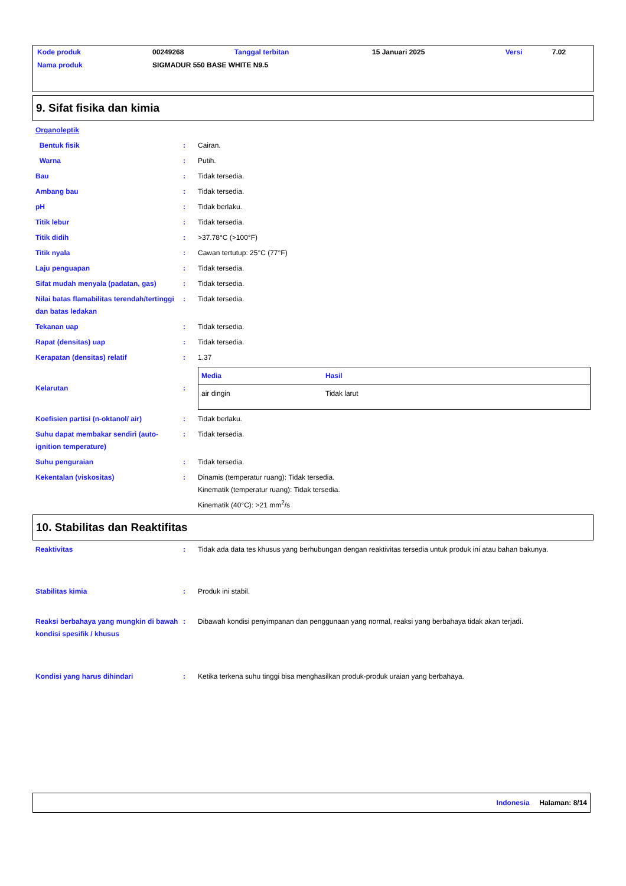| Kode produk | 00249268 | Tanggal terbitan | 15 Januari 2025 | Versi | 7.02 |
| Nama produk | SIGMADUR 550 BASE WHITE N9.5 | | | | |
9. Sifat fisika dan kimia
Organoleptik
Bentuk fisik : Cairan.
Warna : Putih.
Bau : Tidak tersedia.
Ambang bau : Tidak tersedia.
pH : Tidak berlaku.
Titik lebur : Tidak tersedia.
Titik didih : >37.78°C (>100°F)
Titik nyala : Cawan tertutup: 25°C (77°F)
Laju penguapan : Tidak tersedia.
Sifat mudah menyala (padatan, gas) : Tidak tersedia.
Nilai batas flamabilitas terendah/tertinggi dan batas ledakan
: Tidak tersedia.
Tekanan uap : Tidak tersedia.
Rapat (densitas) uap : Tidak tersedia.
Kerapatan (densitas) relatif : 1.37
Kelarutan :
| Media | Hasil |
| --- | --- |
| air dingin | Tidak larut |
Koefisien partisi (n-oktanol/ air) : Tidak berlaku.
Suhu dapat membakar sendiri (auto-ignition temperature)
: Tidak tersedia.
Suhu penguraian : Tidak tersedia.
Kekentalan (viskositas) : Dinamis (temperatur ruang): Tidak tersedia.
Kinematik (temperatur ruang): Tidak tersedia.
Kinematik (40°C): >21 mm<sup>2</sup>/s
10. Stabilitas dan Reaktifitas
Reaktivitas : Tidak ada data tes khusus yang berhubungan dengan reaktivitas tersedia untuk produk ini atau bahan bakunya.
Stabilitas kimia : Produk ini stabil.
Reaksi berbahaya yang mungkin di bawah kondisi spesifik / khusus
: Dibawah kondisi penyimpanan dan penggunaan yang normal, reaksi yang berbahaya tidak akan terjadi.
Kondisi yang harus dihindari : Ketika terkena suhu tinggi bisa menghasilkan produk-produk uraian yang berbahaya.
Indonesia Halaman: 8/14